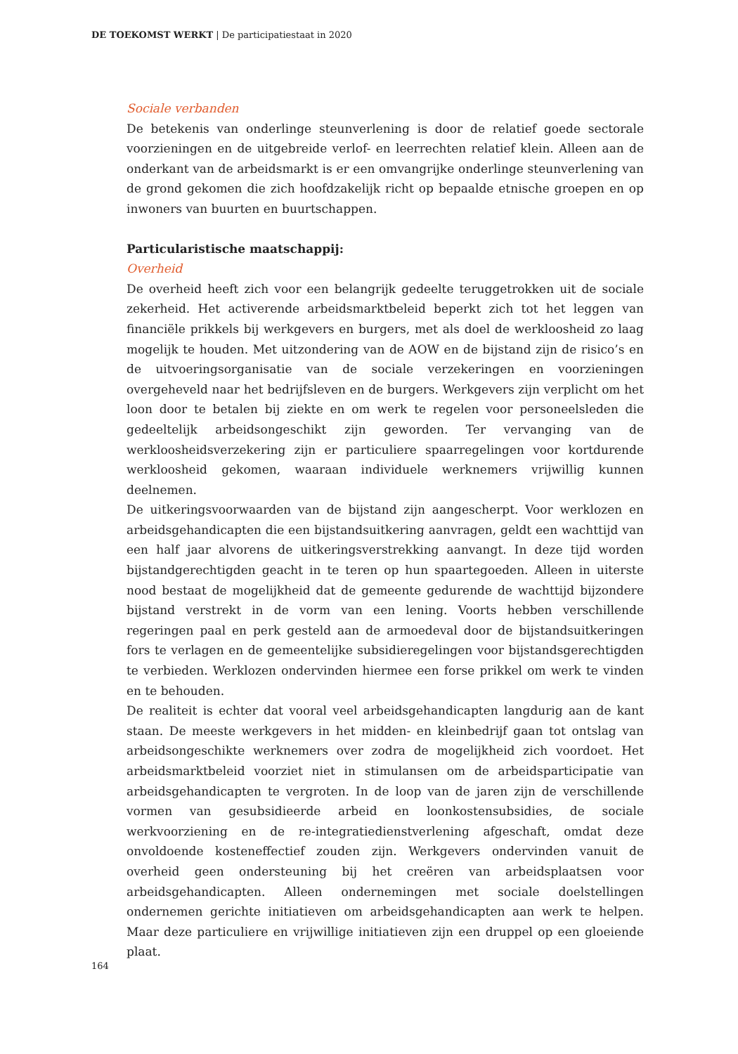DE TOEKOMST WERKT | De participatiestaat in 2020
Sociale verbanden
De betekenis van onderlinge steunverlening is door de relatief goede sectorale voorzieningen en de uitgebreide verlof- en leerrechten relatief klein. Alleen aan de onderkant van de arbeidsmarkt is er een omvangrijke onderlinge steunverlening van de grond gekomen die zich hoofdzakelijk richt op bepaalde etnische groepen en op inwoners van buurten en buurtschappen.
Particularistische maatschappij:
Overheid
De overheid heeft zich voor een belangrijk gedeelte teruggetrokken uit de sociale zekerheid. Het activerende arbeidsmarktbeleid beperkt zich tot het leggen van financiële prikkels bij werkgevers en burgers, met als doel de werkloosheid zo laag mogelijk te houden. Met uitzondering van de AOW en de bijstand zijn de risico’s en de uitvoeringsorganisatie van de sociale verzekeringen en voorzieningen overgeheveld naar het bedrijfsleven en de burgers. Werkgevers zijn verplicht om het loon door te betalen bij ziekte en om werk te regelen voor personeelsleden die gedeeltelijk arbeidsongeschikt zijn geworden. Ter vervanging van de werkloosheidsverzekering zijn er particuliere spaarregelingen voor kortdurende werkloosheid gekomen, waaraan individuele werknemers vrijwillig kunnen deelnemen.
De uitkeringsvoorwaarden van de bijstand zijn aangescherpt. Voor werklozen en arbeidsgehandicapten die een bijstandsuitkering aanvragen, geldt een wachttijd van een half jaar alvorens de uitkeringsverstrekking aanvangt. In deze tijd worden bijstandgerechtigden geacht in te teren op hun spaartegoeden. Alleen in uiterste nood bestaat de mogelijkheid dat de gemeente gedurende de wachttijd bijzondere bijstand verstrekt in de vorm van een lening. Voorts hebben verschillende regeringen paal en perk gesteld aan de armoedeval door de bijstandsuitkeringen fors te verlagen en de gemeentelijke subsidieregelingen voor bijstandsgerechtigden te verbieden. Werklozen ondervinden hiermee een forse prikkel om werk te vinden en te behouden.
De realiteit is echter dat vooral veel arbeidsgehandicapten langdurig aan de kant staan. De meeste werkgevers in het midden- en kleinbedrijf gaan tot ontslag van arbeidsongeschikte werknemers over zodra de mogelijkheid zich voordoet. Het arbeidsmarktbeleid voorziet niet in stimulansen om de arbeidsparticipatie van arbeidsgehandicapten te vergroten. In de loop van de jaren zijn de verschillende vormen van gesubsidieerde arbeid en loonkostensubsidies, de sociale werkvoorziening en de re-integratiedienstverlening afgeschaft, omdat deze onvoldoende kosteneffectief zouden zijn. Werkgevers ondervinden vanuit de overheid geen ondersteuning bij het creëren van arbeidsplaatsen voor arbeidsgehandicapten. Alleen ondernemingen met sociale doelstellingen ondernemen gerichte initiatieven om arbeidsgehandicapten aan werk te helpen. Maar deze particuliere en vrijwillige initiatieven zijn een druppel op een gloeiende plaat.
164